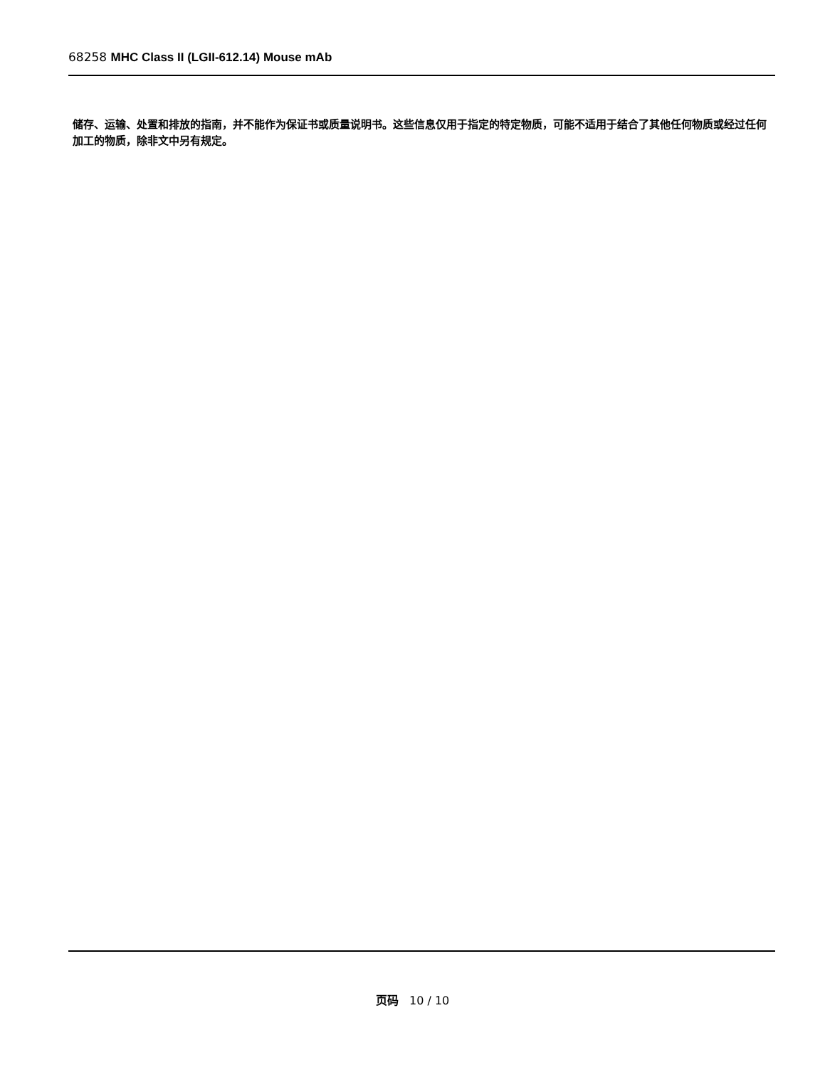68258 MHC Class II (LGII-612.14) Mouse mAb
储存、运输、处置和排放的指南，并不能作为保证书或质量说明书。这些信息仅用于指定的特定物质，可能不适用于结合了其他任何物质或经过任何加工的物质，除非文中另有规定。
页码 10 / 10